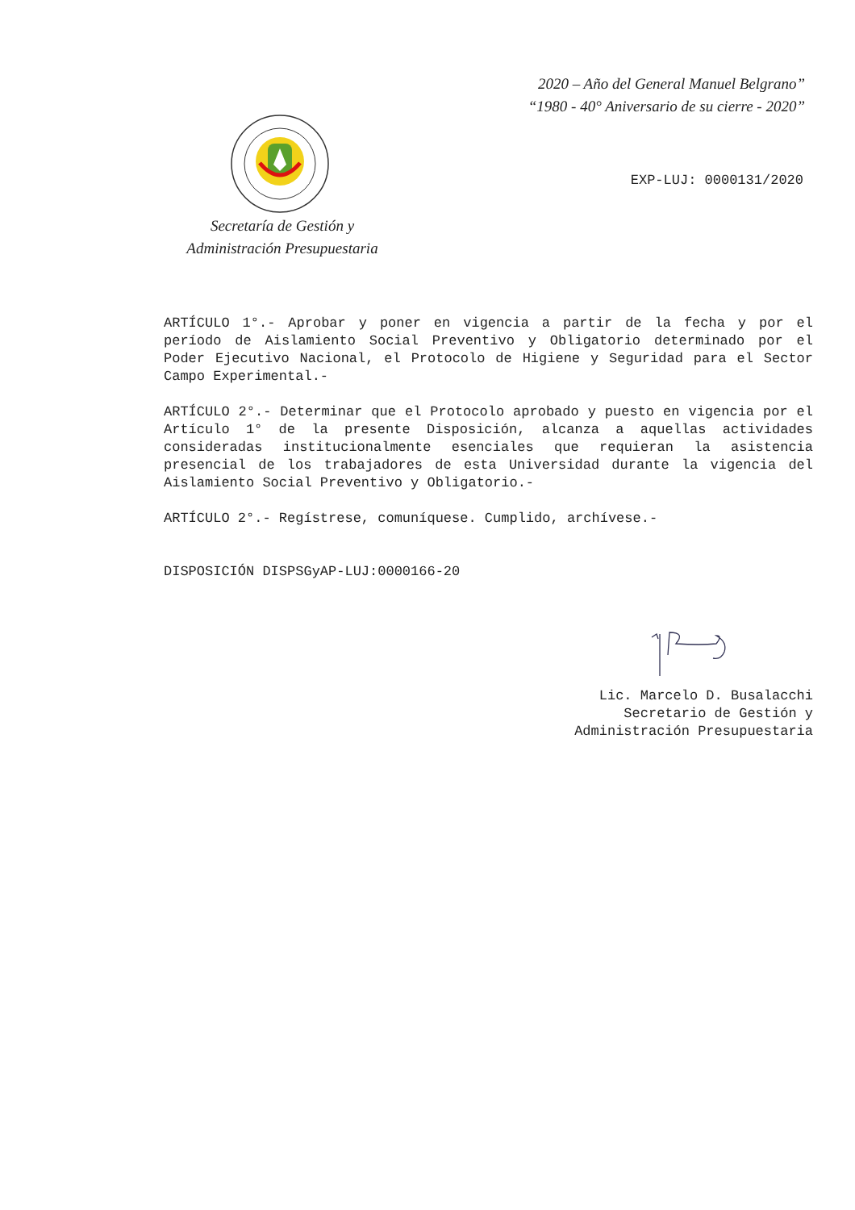2020 – Año del General Manuel Belgrano”
“1980 - 40° Aniversario de su cierre - 2020”
Secretaría de Gestión y
Administración Presupuestaria
EXP-LUJ: 0000131/2020
ARTÍCULO 1°.- Aprobar y poner en vigencia a partir de la fecha y por el período de Aislamiento Social Preventivo y Obligatorio determinado por el Poder Ejecutivo Nacional, el Protocolo de Higiene y Seguridad para el Sector Campo Experimental.-
ARTÍCULO 2°.- Determinar que el Protocolo aprobado y puesto en vigencia por el Artículo 1° de la presente Disposición, alcanza a aquellas actividades consideradas institucionalmente esenciales que requieran la asistencia presencial de los trabajadores de esta Universidad durante la vigencia del Aislamiento Social Preventivo y Obligatorio.-
ARTÍCULO 2°.- Regístrese, comuníquese. Cumplido, archívese.-
DISPOSICIÓN DISPSGyAP-LUJ:0000166-20
Lic. Marcelo D. Busalacchi
Secretario de Gestión y
Administración Presupuestaria